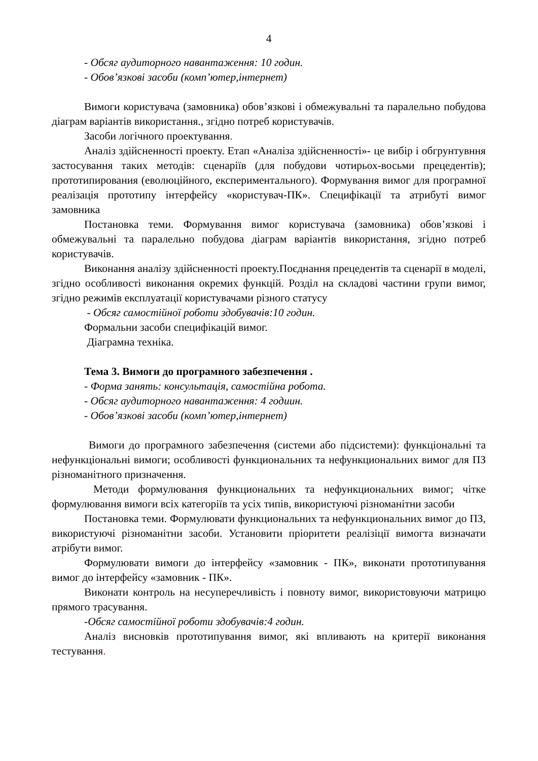4
- Обсяг аудиторного навантаження: 10 годин.
- Обов’язкові засоби (комп’ютер,інтернет)
Вимоги користувача (замовника) обов’язкові і обмежувальні та паралельно побудова діаграм варіантів використання., згідно потреб користувачів.
Засоби логічного проектування.
Аналіз здійсненності проекту. Етап «Аналіза здійсненності»- це вибір і обгрунтувння застосування таких методів: сценаріїв (для побудови чотирьох-восьми прецедентів); прототипирования (еволюційного, експериментального). Формування вимог для програмної реалізація прототипу інтерфейсу «користувач-ПК». Специфікації та атрибуті вимог замовника
Постановка теми. Формування вимог користувача (замовника) обов’язкові і обмежувальні та паралельно побудова діаграм варіантів використання, згідно потреб користувачів.
Виконання аналізу здійсненності проекту.Поєднання прецедентів та сценарії в моделі, згідно особливості виконання окремих функцій. Розділ на складові частини групи вимог, згідно режимів експлуатації користувачами різного статусу
- Обсяг самостійної роботи здобувачів:10 годин.
Формальни засоби специфікацій вимог.
Діаграмна техніка.
Тема 3. Вимоги до програмного забезпечення .
- Форма занять: консультація, самостійна робота.
- Обсяг аудиторного навантаження: 4 годиин.
- Обов’язкові засоби (комп’ютер,інтернет)
Вимоги до програмного забезпечення (системи або підсистеми): функціональні та нефункціональні вимоги; особливості функциональних та нефункциональних вимог для ПЗ різноманітного призначення.
Методи формулювання функциональних та нефункциональних вимог; чітке формулювання вимоги всіх категоріїв та усіх типів, використуючі різноманітни засоби
Постановка теми. Формулювати функциональних та нефункциональних вимог до ПЗ, використуючі різноманітни засоби. Установити пріоритети реалізіції вимогта визначати атрібути вимог.
Формулювати вимоги до інтерфейсу «замовник - ПК», виконати прототипування вимог до інтерфейсу «замовник - ПК».
Виконати контроль на несуперечливість і повноту вимог, використовуючи матрицю прямого трасування.
-Обсяг самостійної роботи здобувачів:4 годин.
Аналіз висновків прототипування вимог, які впливають на критерії виконання тестування.